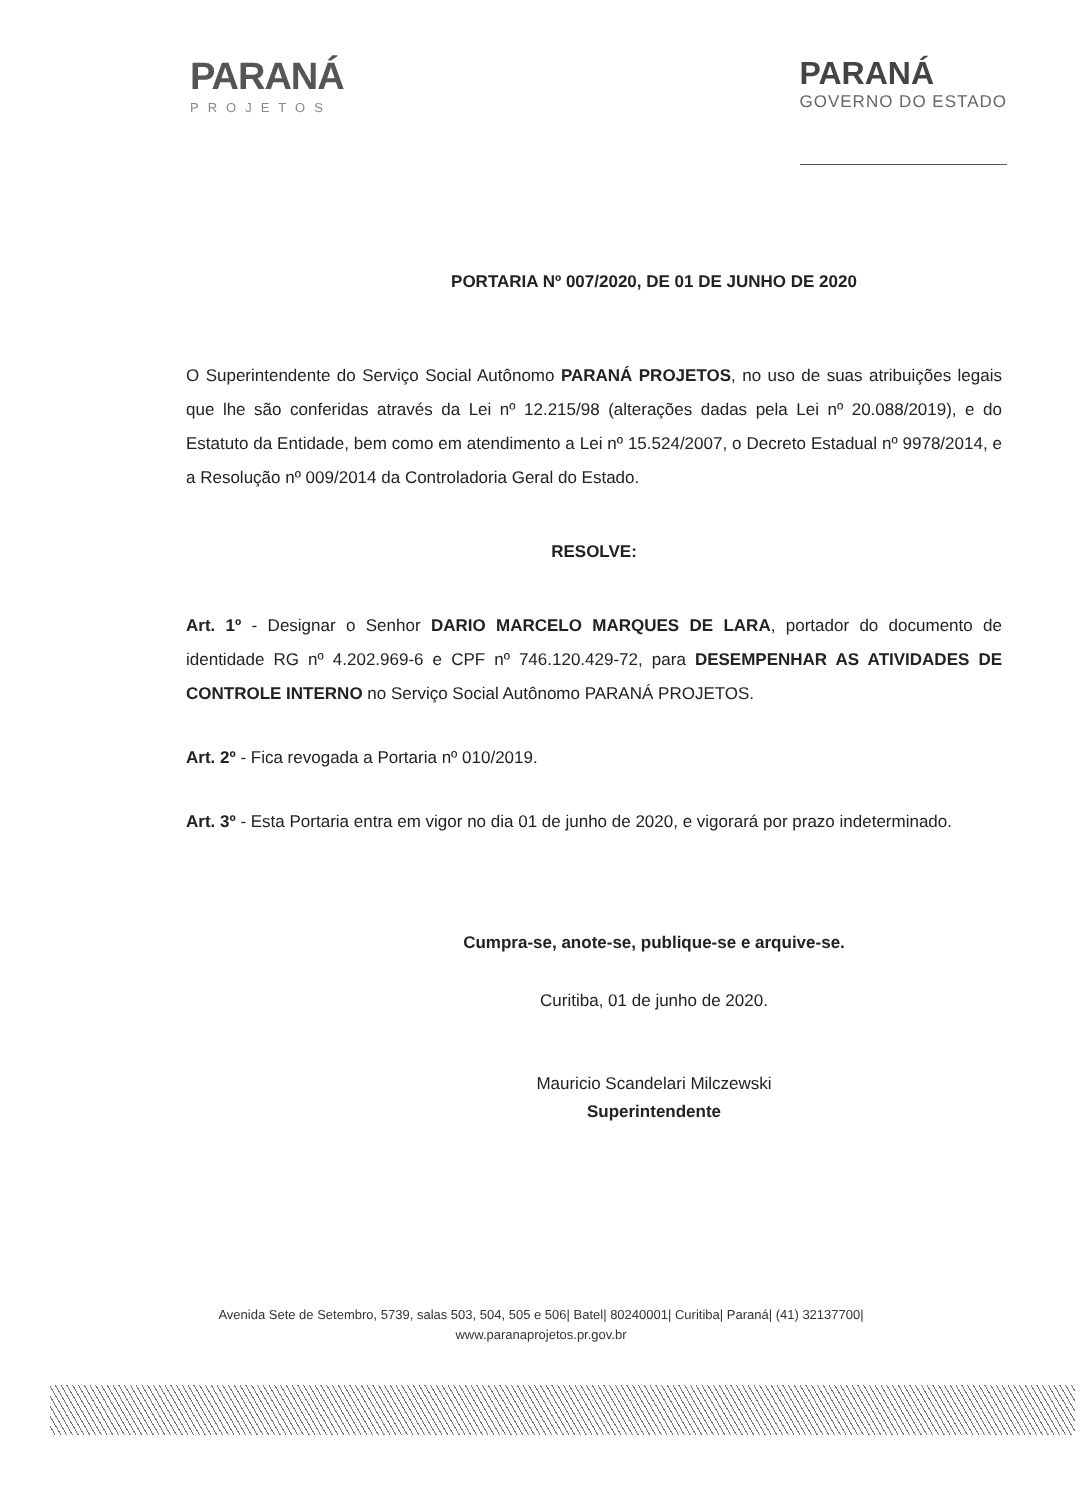PARANÁ
PROJETOS
PARANÁ
GOVERNO DO ESTADO
PORTARIA Nº 007/2020, DE 01 DE JUNHO DE 2020
O Superintendente do Serviço Social Autônomo PARANÁ PROJETOS, no uso de suas atribuições legais que lhe são conferidas através da Lei nº 12.215/98 (alterações dadas pela Lei nº 20.088/2019), e do Estatuto da Entidade, bem como em atendimento a Lei nº 15.524/2007, o Decreto Estadual nº 9978/2014, e a Resolução nº 009/2014 da Controladoria Geral do Estado.
RESOLVE:
Art. 1º - Designar o Senhor DARIO MARCELO MARQUES DE LARA, portador do documento de identidade RG nº 4.202.969-6 e CPF nº 746.120.429-72, para DESEMPENHAR AS ATIVIDADES DE CONTROLE INTERNO no Serviço Social Autônomo PARANÁ PROJETOS.
Art. 2º - Fica revogada a Portaria nº 010/2019.
Art. 3º - Esta Portaria entra em vigor no dia 01 de junho de 2020, e vigorará por prazo indeterminado.
Cumpra-se, anote-se, publique-se e arquive-se.
Curitiba, 01 de junho de 2020.
Mauricio Scandelari Milczewski
Superintendente
Avenida Sete de Setembro, 5739, salas 503, 504, 505 e 506| Batel| 80240001| Curitiba| Paraná| (41) 32137700|
www.paranaprojetos.pr.gov.br